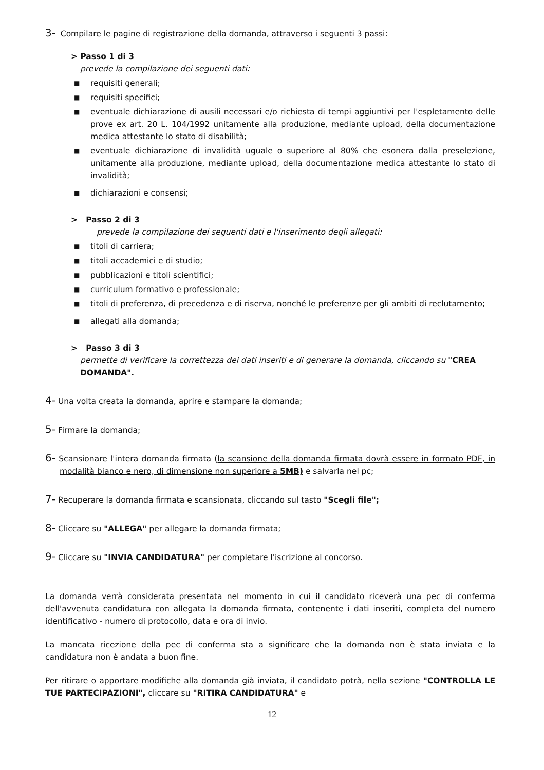3- Compilare le pagine di registrazione della domanda, attraverso i seguenti 3 passi:
> Passo 1 di 3
prevede la compilazione dei seguenti dati:
■ requisiti generali;
■ requisiti specifici;
■ eventuale dichiarazione di ausili necessari e/o richiesta di tempi aggiuntivi per l'espletamento delle prove ex art. 20 L. 104/1992 unitamente alla produzione, mediante upload, della documentazione medica attestante lo stato di disabilità;
■ eventuale dichiarazione di invalidità uguale o superiore al 80% che esonera dalla preselezione, unitamente alla produzione, mediante upload, della documentazione medica attestante lo stato di invalidità;
■ dichiarazioni e consensi;
> Passo 2 di 3
prevede la compilazione dei seguenti dati e l'inserimento degli allegati:
■ titoli di carriera;
■ titoli accademici e di studio;
■ pubblicazioni e titoli scientifici;
■ curriculum formativo e professionale;
■ titoli di preferenza, di precedenza e di riserva, nonché le preferenze per gli ambiti di reclutamento;
■ allegati alla domanda;
> Passo 3 di 3
permette di verificare la correttezza dei dati inseriti e di generare la domanda, cliccando su "CREA DOMANDA".
4- Una volta creata la domanda, aprire e stampare la domanda;
5- Firmare la domanda;
6- Scansionare l'intera domanda firmata (la scansione della domanda firmata dovrà essere in formato PDF, in modalità bianco e nero, di dimensione non superiore a 5MB) e salvarla nel pc;
7- Recuperare la domanda firmata e scansionata, cliccando sul tasto "Scegli file";
8- Cliccare su "ALLEGA" per allegare la domanda firmata;
9- Cliccare su "INVIA CANDIDATURA" per completare l'iscrizione al concorso.
La domanda verrà considerata presentata nel momento in cui il candidato riceverà una pec di conferma dell'avvenuta candidatura con allegata la domanda firmata, contenente i dati inseriti, completa del numero identificativo - numero di protocollo, data e ora di invio.
La mancata ricezione della pec di conferma sta a significare che la domanda non è stata inviata e la candidatura non è andata a buon fine.
Per ritirare o apportare modifiche alla domanda già inviata, il candidato potrà, nella sezione "CONTROLLA LE TUE PARTECIPAZIONI", cliccare su "RITIRA CANDIDATURA" e
12